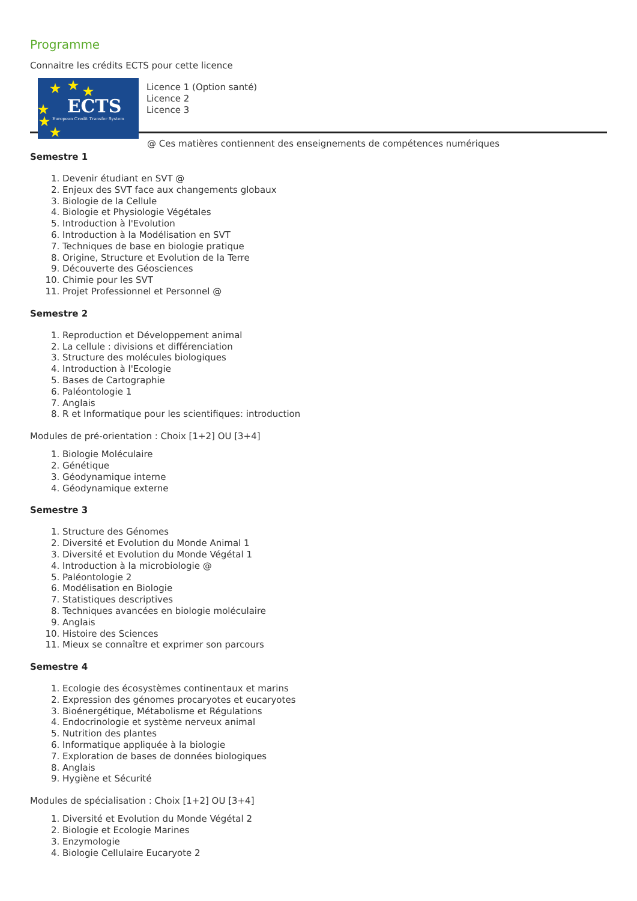Programme
Connaitre les crédits ECTS pour cette licence
★ ★ ★
★
★
★
ECTS
European Credit Transfer System
Licence 1 (Option santé)
Licence 2
Licence 3
@ Ces matières contiennent des enseignements de compétences numériques
Semestre 1
1. Devenir étudiant en SVT @
2. Enjeux des SVT face aux changements globaux
3. Biologie de la Cellule
4. Biologie et Physiologie Végétales
5. Introduction à l'Evolution
6. Introduction à la Modélisation en SVT
7. Techniques de base en biologie pratique
8. Origine, Structure et Evolution de la Terre
9. Découverte des Géosciences
10. Chimie pour les SVT
11. Projet Professionnel et Personnel @
Semestre 2
1. Reproduction et Développement animal
2. La cellule : divisions et différenciation
3. Structure des molécules biologiques
4. Introduction à l'Ecologie
5. Bases de Cartographie
6. Paléontologie 1
7. Anglais
8. R et Informatique pour les scientifiques: introduction
Modules de pré-orientation : Choix [1+2] OU [3+4]
1. Biologie Moléculaire
2. Génétique
3. Géodynamique interne
4. Géodynamique externe
Semestre 3
1. Structure des Génomes
2. Diversité et Evolution du Monde Animal 1
3. Diversité et Evolution du Monde Végétal 1
4. Introduction à la microbiologie @
5. Paléontologie 2
6. Modélisation en Biologie
7. Statistiques descriptives
8. Techniques avancées en biologie moléculaire
9. Anglais
10. Histoire des Sciences
11. Mieux se connaître et exprimer son parcours
Semestre 4
1. Ecologie des écosystèmes continentaux et marins
2. Expression des génomes procaryotes et eucaryotes
3. Bioénergétique, Métabolisme et Régulations
4. Endocrinologie et système nerveux animal
5. Nutrition des plantes
6. Informatique appliquée à la biologie
7. Exploration de bases de données biologiques
8. Anglais
9. Hygiène et Sécurité
Modules de spécialisation : Choix [1+2] OU [3+4]
1. Diversité et Evolution du Monde Végétal 2
2. Biologie et Ecologie Marines
3. Enzymologie
4. Biologie Cellulaire Eucaryote 2